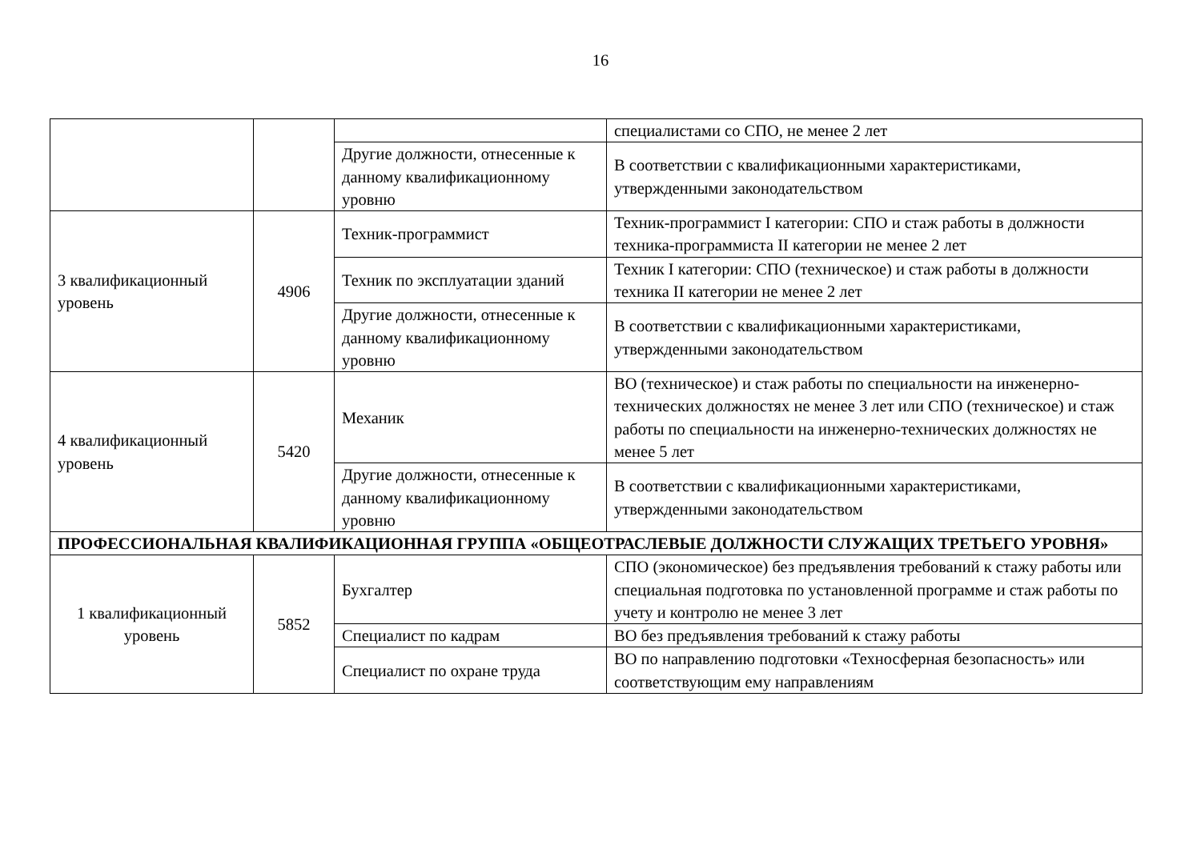16
| | | | специалистами со СПО, не менее 2 лет |
| | | Другие должности, отнесенные к данному квалификационному уровню | В соответствии с квалификационными характеристиками, утвержденными законодательством |
| 3 квалификационный уровень | 4906 | Техник-программист | Техник-программист I категории: СПО и стаж работы в должности техника-программиста II категории не менее 2 лет |
| | | Техник по эксплуатации зданий | Техник I категории: СПО (техническое) и стаж работы в должности техника II категории не менее 2 лет |
| | | Другие должности, отнесенные к данному квалификационному уровню | В соответствии с квалификационными характеристиками, утвержденными законодательством |
| 4 квалификационный уровень | 5420 | Механик | ВО (техническое) и стаж работы по специальности на инженерно-технических должностях не менее 3 лет или СПО (техническое) и стаж работы по специальности на инженерно-технических должностях не менее 5 лет |
| | | Другие должности, отнесенные к данному квалификационному уровню | В соответствии с квалификационными характеристиками, утвержденными законодательством |
| ПРОФЕССИОНАЛЬНАЯ КВАЛИФИКАЦИОННАЯ ГРУППА «ОБЩЕОТРАСЛЕВЫЕ ДОЛЖНОСТИ СЛУЖАЩИХ ТРЕТЬЕГО УРОВНЯ» | | | |
| 1 квалификационный уровень | 5852 | Бухгалтер | СПО (экономическое) без предъявления требований к стажу работы или специальная подготовка по установленной программе и стаж работы по учету и контролю не менее 3 лет |
| | | Специалист по кадрам | ВО без предъявления требований к стажу работы |
| | | Специалист по охране труда | ВО по направлению подготовки «Техносферная безопасность» или соответствующим ему направлениям |